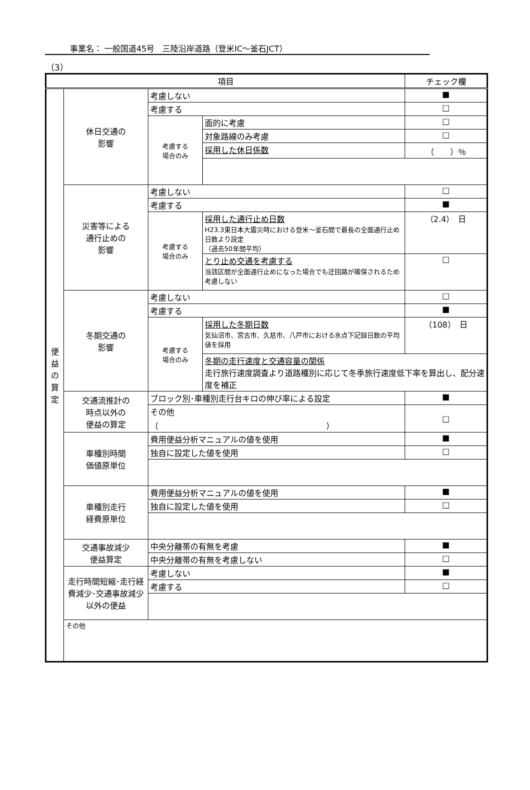事業名： 一般国道45号　三陸沿岸道路（登米IC～釜石JCT）
（3）
| 項目 | | | | チェック欄 |
| --- | --- | --- | --- | --- |
| 便 益 の 算 定 | 休日交通の 影響 | 考慮しない | | ■ |
| | | 考慮する | | □ |
| | | 考慮する 場合のみ | 面的に考慮 | □ |
| | | | 対象路線のみ考慮 | □ |
| | | | 採用した休日係数 | （ ）％ |
| | 災害等による 通行止めの 影響 | 考慮しない | | □ |
| | | 考慮する | | ■ |
| | | 考慮する 場合のみ | 採用した通行止め日数 H23.3東日本大震災時における登米～釜石間で最長の全面通行止め日数より設定 （過去50年間平均） | （2.4） 日 |
| | | | とり止め交通を考慮する 当該区間が全面通行止めになった場合でも迂回路が確保されるため考慮しない | □ |
| | 冬期交通の 影響 | 考慮しない | | □ |
| | | 考慮する | | ■ |
| | | 考慮する 場合のみ | 採用した冬期日数 気仙沼市、宮古市、久慈市、八戸市における氷点下記録日数の平均値を採用 | （108） 日 |
| | | | 冬期の走行速度と交通容量の関係 走行旅行速度調査より道路種別に応じて冬季旅行速度低下率を算出し、配分速度を補正 | |
| | 交通流推計の 時点以外の 便益の算定 | ブロック別･車種別走行台キロの伸び率による設定 | | ■ |
| | | その他 （ ） | | □ |
| | 車種別時間 価値原単位 | 費用便益分析マニュアルの値を使用 | | ■ |
| | | 独自に設定した値を使用 | | □ |
| | 車種別走行 経費原単位 | 費用便益分析マニュアルの値を使用 | | ■ |
| | | 独自に設定した値を使用 | | □ |
| | 交通事故減少 便益算定 | 中央分離帯の有無を考慮 | | ■ |
| | | 中央分離帯の有無を考慮しない | | □ |
| | 走行時間短縮･走行経費減少･交通事故減少以外の便益 | 考慮しない | | ■ |
| | | 考慮する | | □ |
| | その他 | | | |